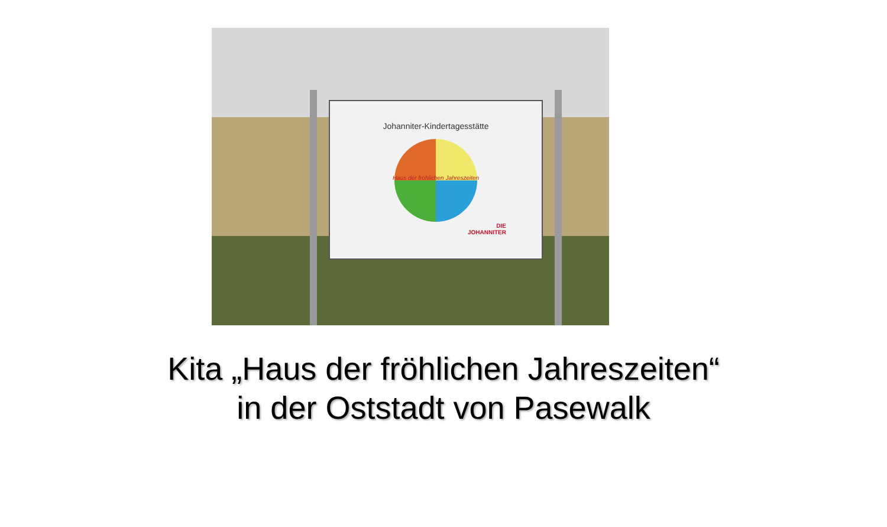Johanniter-Kindertagesstätte
Haus der fröhlichen Jahreszeiten
DIE
JOHANNITER
Kita „Haus der fröhlichen Jahreszeiten“
in der Oststadt von Pasewalk